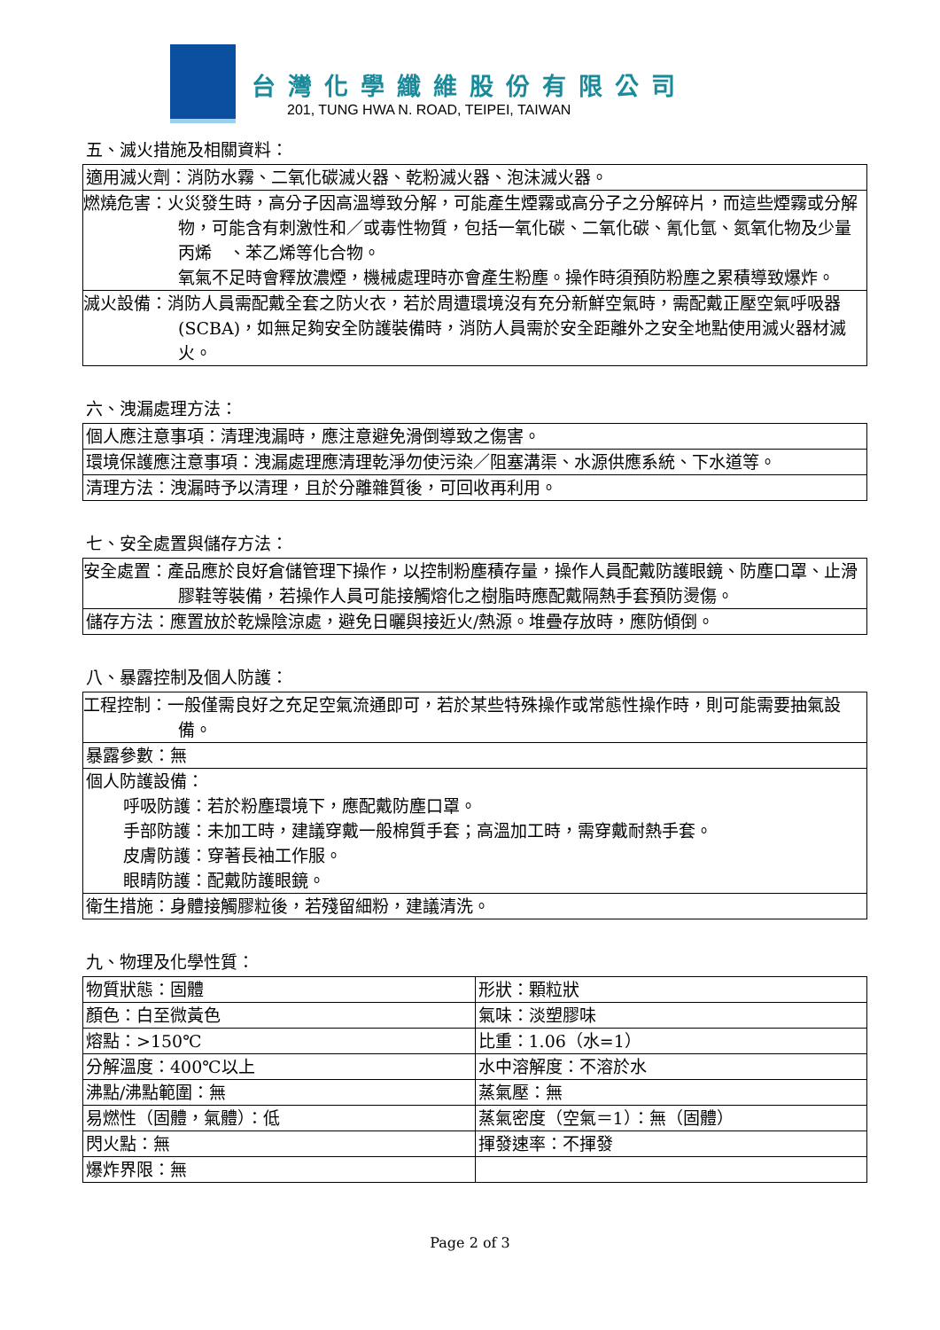台灣化學纖維股份有限公司
201, TUNG HWA N. ROAD, TEIPEI, TAIWAN
五、滅火措施及相關資料：
| 適用滅火劑：消防水霧、二氧化碳滅火器、乾粉滅火器、泡沫滅火器。 |
| 燃燒危害：火災發生時，高分子因高溫導致分解，可能產生煙霧或高分子之分解碎片，而這些煙霧或分解物，可能含有刺激性和／或毒性物質，包括一氧化碳、二氧化碳、氰化氫、氮氧化物及少量丙烯 、苯乙烯等化合物。 氧氣不足時會釋放濃煙，機械處理時亦會產生粉塵。操作時須預防粉塵之累積導致爆炸。 |
| 滅火設備：消防人員需配戴全套之防火衣，若於周遭環境沒有充分新鮮空氣時，需配戴正壓空氣呼吸器(SCBA)，如無足夠安全防護裝備時，消防人員需於安全距離外之安全地點使用滅火器材滅火。 |
六、洩漏處理方法：
| 個人應注意事項：清理洩漏時，應注意避免滑倒導致之傷害。 |
| 環境保護應注意事項：洩漏處理應清理乾淨勿使污染／阻塞溝渠、水源供應系統、下水道等。 |
| 清理方法：洩漏時予以清理，且於分離雜質後，可回收再利用。 |
七、安全處置與儲存方法：
| 安全處置：產品應於良好倉儲管理下操作，以控制粉塵積存量，操作人員配戴防護眼鏡、防塵口罩、止滑膠鞋等裝備，若操作人員可能接觸熔化之樹脂時應配戴隔熱手套預防燙傷。 |
| 儲存方法：應置放於乾燥陰涼處，避免日曬與接近火/熱源。堆疊存放時，應防傾倒。 |
八、暴露控制及個人防護：
| 工程控制：一般僅需良好之充足空氣流通即可，若於某些特殊操作或常態性操作時，則可能需要抽氣設備。 |
| 暴露參數：無 |
| 個人防護設備： 呼吸防護：若於粉塵環境下，應配戴防塵口罩。 手部防護：未加工時，建議穿戴一般棉質手套；高溫加工時，需穿戴耐熱手套。 皮膚防護：穿著長袖工作服。 眼睛防護：配戴防護眼鏡。 |
| 衛生措施：身體接觸膠粒後，若殘留細粉，建議清洗。 |
九、物理及化學性質：
| 物質狀態：固體 | 形狀：顆粒狀 |
| 顏色：白至微黃色 | 氣味：淡塑膠味 |
| 熔點：>150℃ | 比重：1.06（水=1） |
| 分解溫度：400℃以上 | 水中溶解度：不溶於水 |
| 沸點/沸點範圍：無 | 蒸氣壓：無 |
| 易燃性（固體，氣體）：低 | 蒸氣密度（空氣＝1）：無（固體） |
| 閃火點：無 | 揮發速率：不揮發 |
| 爆炸界限：無 | |
Page 2 of 3